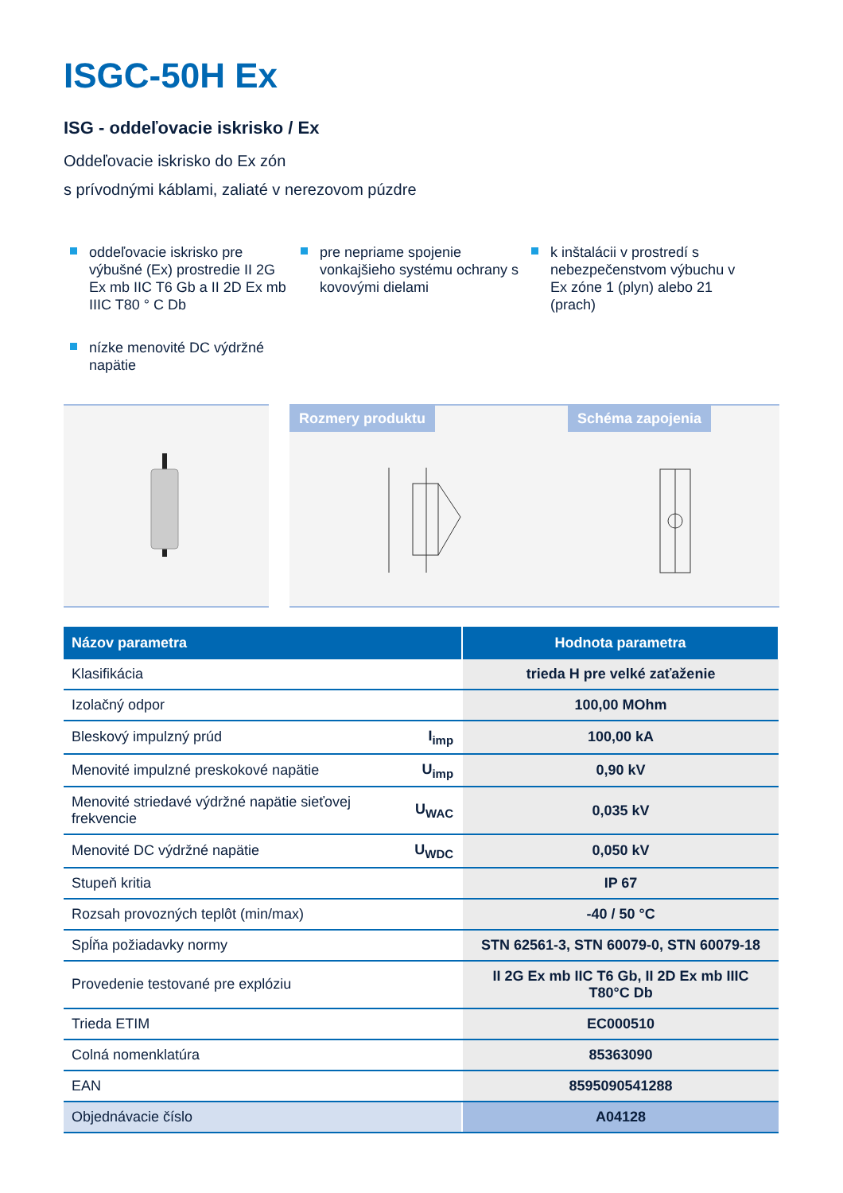ISGC-50H Ex
ISG - oddeľovacie iskrisko / Ex
Oddeľovacie iskrisko do Ex zón
s prívodnými káblami, zaliaté v nerezovom púzdre
oddeľovacie iskrisko pre výbušné (Ex) prostredie II 2G Ex mb IIC T6 Gb a II 2D Ex mb IIIC T80 ° C Db
pre nepriame spojenie vonkajšieho systému ochrany s kovovými dielami
k inštalácii v prostredí s nebezpečenstvom výbuchu v Ex zóne 1 (plyn) alebo 21 (prach)
nízke menovité DC výdržné napätie
Rozmery produktu Schéma zapojenia
| Názov parametra | | Hodnota parametra |
| --- | --- | --- |
| Klasifikácia | | trieda H pre velké zaťaženie |
| Izolačný odpor | | 100,00 MOhm |
| Bleskový impulzný prúd | I<sub>imp</sub> | 100,00 kA |
| Menovité impulzné preskokové napätie | U<sub>imp</sub> | 0,90 kV |
| Menovité striedavé výdržné napätie sieťovej frekvencie | U<sub>WAC</sub> | 0,035 kV |
| Menovité DC výdržné napätie | U<sub>WDC</sub> | 0,050 kV |
| Stupeň kritia | | IP 67 |
| Rozsah provozných teplôt (min/max) | | -40 / 50 °C |
| Spĺňa požiadavky normy | | STN 62561-3, STN 60079-0, STN 60079-18 |
| Provedenie testované pre explóziu | | II 2G Ex mb IIC T6 Gb, II 2D Ex mb IIIC T80°C Db |
| Trieda ETIM | | EC000510 |
| Colná nomenklatúra | | 85363090 |
| EAN | | 8595090541288 |
| Objednávacie číslo | | A04128 |